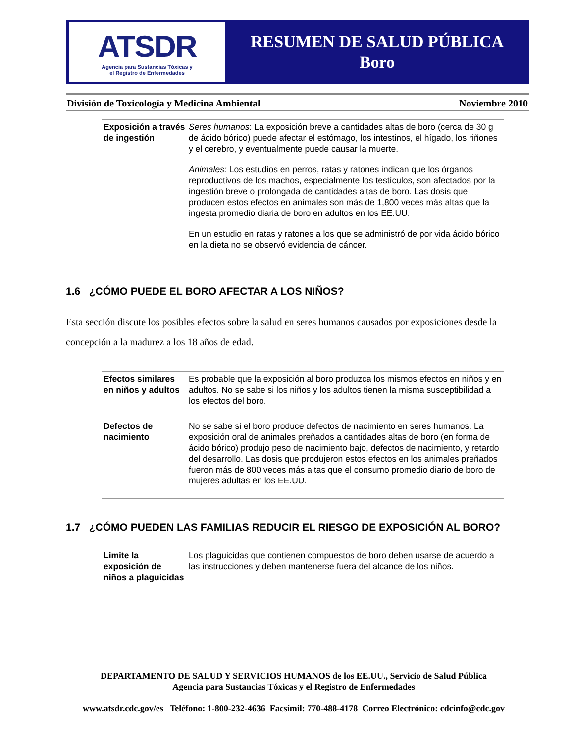ATSDR
Agencia para Sustancias Tóxicas y
el Registro de Enfermedades
RESUMEN DE SALUD PÚBLICA
Boro
División de Toxicología y Medicina Ambiental Noviembre 2010
| Exposición a través de ingestión | Seres humanos : La exposición breve a cantidades altas de boro (cerca de 30 g de ácido bórico) puede afectar el estómago, los intestinos, el hígado, los riñones y el cerebro, y eventualmente puede causar la muerte. Animales: Los estudios en perros, ratas y ratones indican que los órganos reproductivos de los machos, especialmente los testículos, son afectados por la ingestión breve o prolongada de cantidades altas de boro. Las dosis que producen estos efectos en animales son más de 1,800 veces más altas que la ingesta promedio diaria de boro en adultos en los EE.UU. En un estudio en ratas y ratones a los que se administró de por vida ácido bórico en la dieta no se observó evidencia de cáncer. |
1.6 ¿CÓMO PUEDE EL BORO AFECTAR A LOS NIÑOS?
Esta sección discute los posibles efectos sobre la salud en seres humanos causados por exposiciones desde la concepción a la madurez a los 18 años de edad.
| Efectos similares en niños y adultos | Es probable que la exposición al boro produzca los mismos efectos en niños y en adultos. No se sabe si los niños y los adultos tienen la misma susceptibilidad a los efectos del boro. |
| Defectos de nacimiento | No se sabe si el boro produce defectos de nacimiento en seres humanos. La exposición oral de animales preñados a cantidades altas de boro (en forma de ácido bórico) produjo peso de nacimiento bajo, defectos de nacimiento, y retardo del desarrollo. Las dosis que produjeron estos efectos en los animales preñados fueron más de 800 veces más altas que el consumo promedio diario de boro de mujeres adultas en los EE.UU. |
1.7 ¿CÓMO PUEDEN LAS FAMILIAS REDUCIR EL RIESGO DE EXPOSICIÓN AL BORO?
| Limite la exposición de niños a plaguicidas | Los plaguicidas que contienen compuestos de boro deben usarse de acuerdo a las instrucciones y deben mantenerse fuera del alcance de los niños. |
DEPARTAMENTO DE SALUD Y SERVICIOS HUMANOS de los EE.UU., Servicio de Salud Pública
Agencia para Sustancias Tóxicas y el Registro de Enfermedades
www.atsdr.cdc.gov/es Teléfono: 1-800-232-4636 Facsímil: 770-488-4178 Correo Electrónico: cdcinfo@cdc.gov